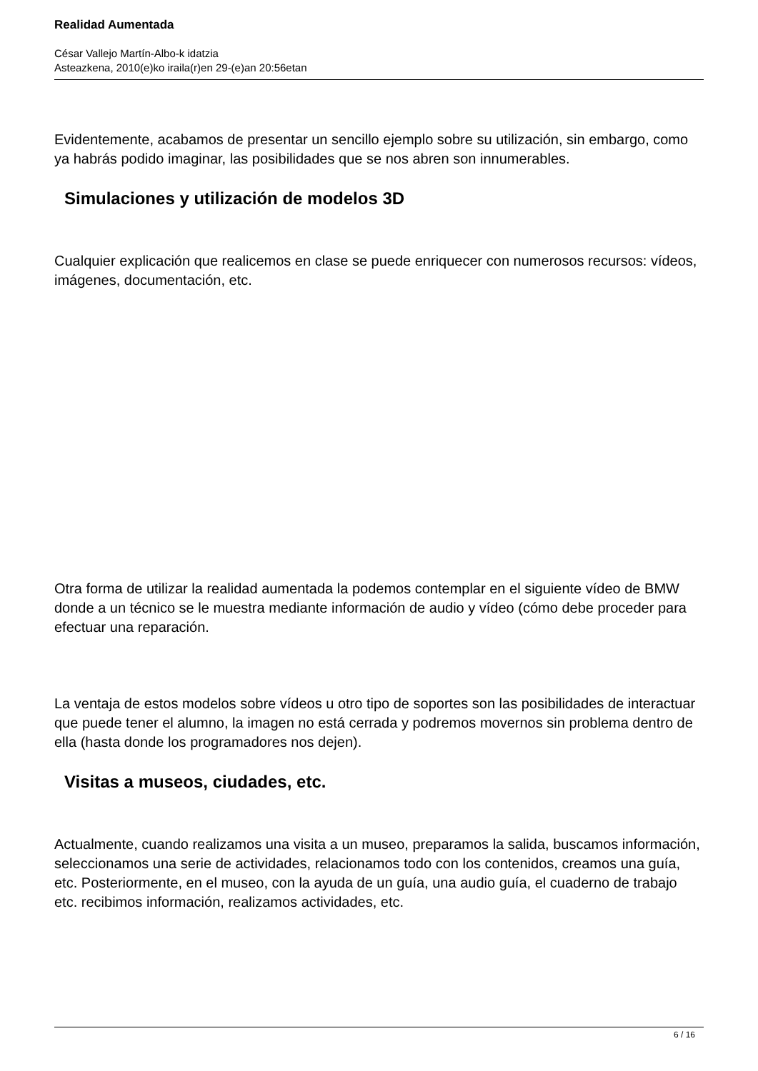Realidad Aumentada
César Vallejo Martín-Albo-k idatzia
Asteazkena, 2010(e)ko iraila(r)en 29-(e)an 20:56etan
Evidentemente, acabamos de presentar un sencillo ejemplo sobre su utilización, sin embargo, como ya habrás podido imaginar, las posibilidades que se nos abren son innumerables.
Simulaciones y utilización de modelos 3D
Cualquier explicación que realicemos en clase se puede enriquecer con numerosos recursos: vídeos, imágenes, documentación, etc.
Otra forma de utilizar la realidad aumentada la podemos contemplar en el siguiente vídeo de BMW donde a un técnico se le muestra mediante información de audio y vídeo (cómo debe proceder para efectuar una reparación.
La ventaja de estos modelos sobre vídeos u otro tipo de soportes son las posibilidades de interactuar que puede tener el alumno, la imagen no está cerrada y podremos movernos sin problema dentro de ella (hasta donde los programadores nos dejen).
Visitas a museos, ciudades, etc.
Actualmente, cuando realizamos una visita a un museo, preparamos la salida, buscamos información, seleccionamos una serie de actividades, relacionamos todo con los contenidos, creamos una guía, etc. Posteriormente, en el museo, con la ayuda de un guía, una audio guía, el cuaderno de trabajo etc. recibimos información, realizamos actividades, etc.
6 / 16